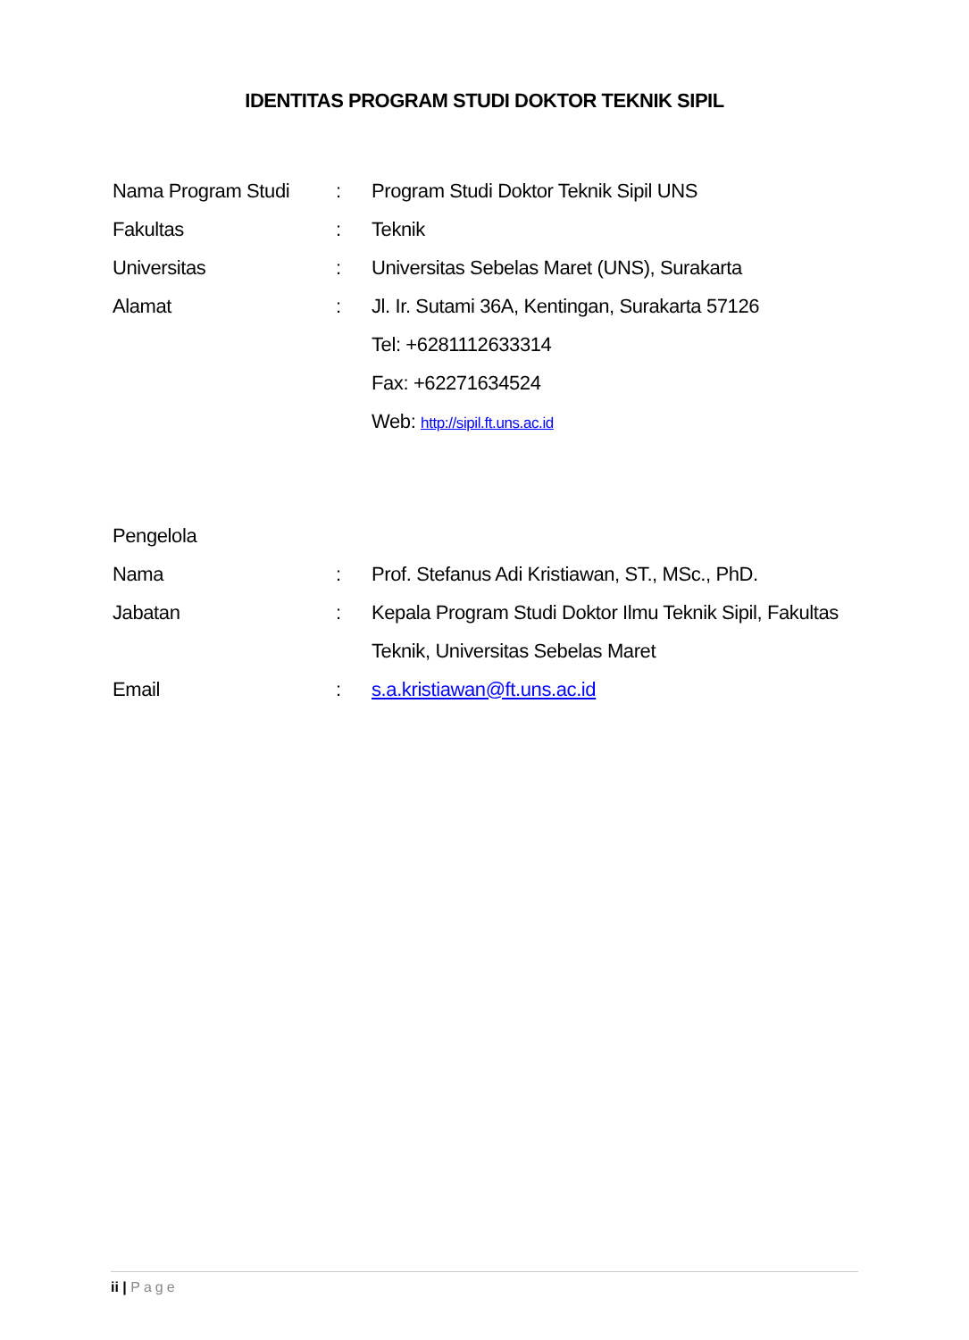IDENTITAS PROGRAM STUDI DOKTOR TEKNIK SIPIL
Nama Program Studi :
Program Studi Doktor Teknik Sipil UNS
Fakultas : Teknik
Universitas :
Universitas Sebelas Maret (UNS), Surakarta
Alamat :
Jl. Ir. Sutami 36A, Kentingan, Surakarta 57126
Tel: +6281112633314
Fax: +62271634524
Web: http://sipil.ft.uns.ac.id
Pengelola
Nama :
Prof. Stefanus Adi Kristiawan, ST., MSc., PhD.
Jabatan :
Kepala Program Studi Doktor Ilmu Teknik Sipil, Fakultas
Teknik, Universitas Sebelas Maret
Email : s.a.kristiawan@ft.uns.ac.id
ii | Page